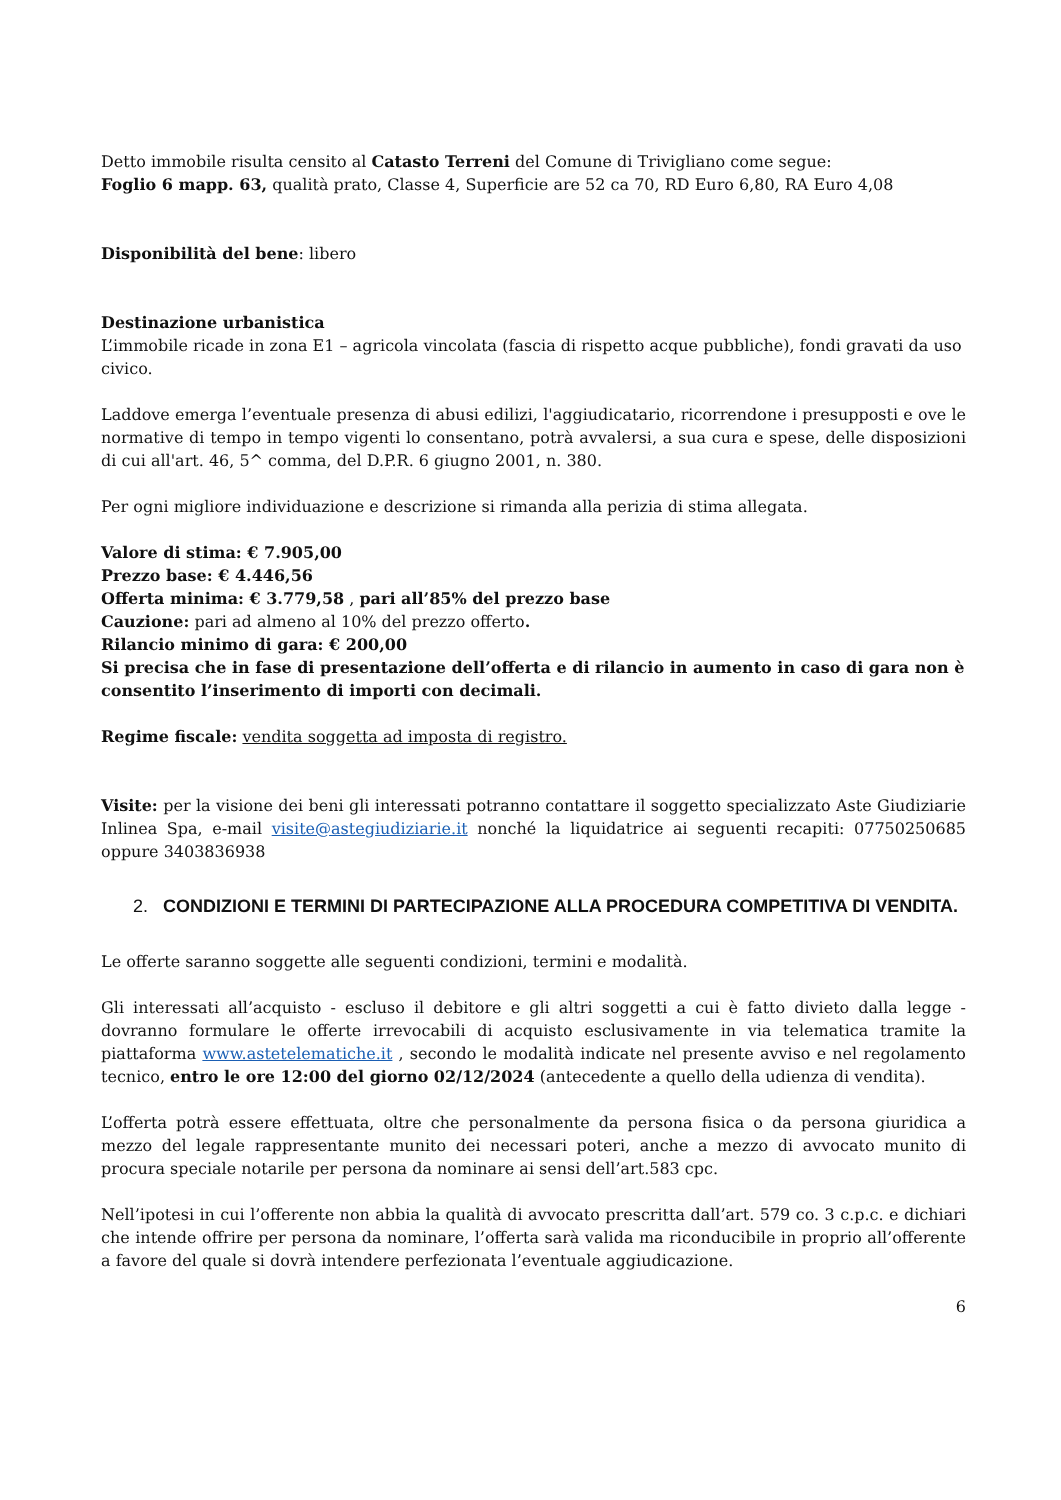Detto immobile risulta censito al Catasto Terreni del Comune di Trivigliano come segue:
Foglio 6 mapp. 63, qualità prato, Classe 4, Superficie are 52 ca 70, RD Euro 6,80, RA Euro 4,08
Disponibilità del bene: libero
Destinazione urbanistica
L’immobile ricade in zona E1 – agricola vincolata (fascia di rispetto acque pubbliche), fondi gravati da uso civico.
Laddove emerga l’eventuale presenza di abusi edilizi, l'aggiudicatario, ricorrendone i presupposti e ove le normative di tempo in tempo vigenti lo consentano, potrà avvalersi, a sua cura e spese, delle disposizioni di cui all'art. 46, 5^ comma, del D.P.R. 6 giugno 2001, n. 380.
Per ogni migliore individuazione e descrizione si rimanda alla perizia di stima allegata.
Valore di stima: € 7.905,00
Prezzo base: € 4.446,56
Offerta minima: € 3.779,58 , pari all’85% del prezzo base
Cauzione: pari ad almeno al 10% del prezzo offerto.
Rilancio minimo di gara: € 200,00
Si precisa che in fase di presentazione dell’offerta e di rilancio in aumento in caso di gara non è consentito l’inserimento di importi con decimali.
Regime fiscale: vendita soggetta ad imposta di registro.
Visite: per la visione dei beni gli interessati potranno contattare il soggetto specializzato Aste Giudiziarie Inlinea Spa, e-mail visite@astegiudiziarie.it nonché la liquidatrice ai seguenti recapiti: 07750250685 oppure 3403836938
2. CONDIZIONI E TERMINI DI PARTECIPAZIONE ALLA PROCEDURA COMPETITIVA DI VENDITA.
Le offerte saranno soggette alle seguenti condizioni, termini e modalità.
Gli interessati all’acquisto - escluso il debitore e gli altri soggetti a cui è fatto divieto dalla legge - dovranno formulare le offerte irrevocabili di acquisto esclusivamente in via telematica tramite la piattaforma www.astetelematiche.it , secondo le modalità indicate nel presente avviso e nel regolamento tecnico, entro le ore 12:00 del giorno 02/12/2024 (antecedente a quello della udienza di vendita).
L’offerta potrà essere effettuata, oltre che personalmente da persona fisica o da persona giuridica a mezzo del legale rappresentante munito dei necessari poteri, anche a mezzo di avvocato munito di procura speciale notarile per persona da nominare ai sensi dell’art.583 cpc.
Nell’ipotesi in cui l’offerente non abbia la qualità di avvocato prescritta dall’art. 579 co. 3 c.p.c. e dichiari che intende offrire per persona da nominare, l’offerta sarà valida ma riconducibile in proprio all’offerente a favore del quale si dovrà intendere perfezionata l’eventuale aggiudicazione.
6